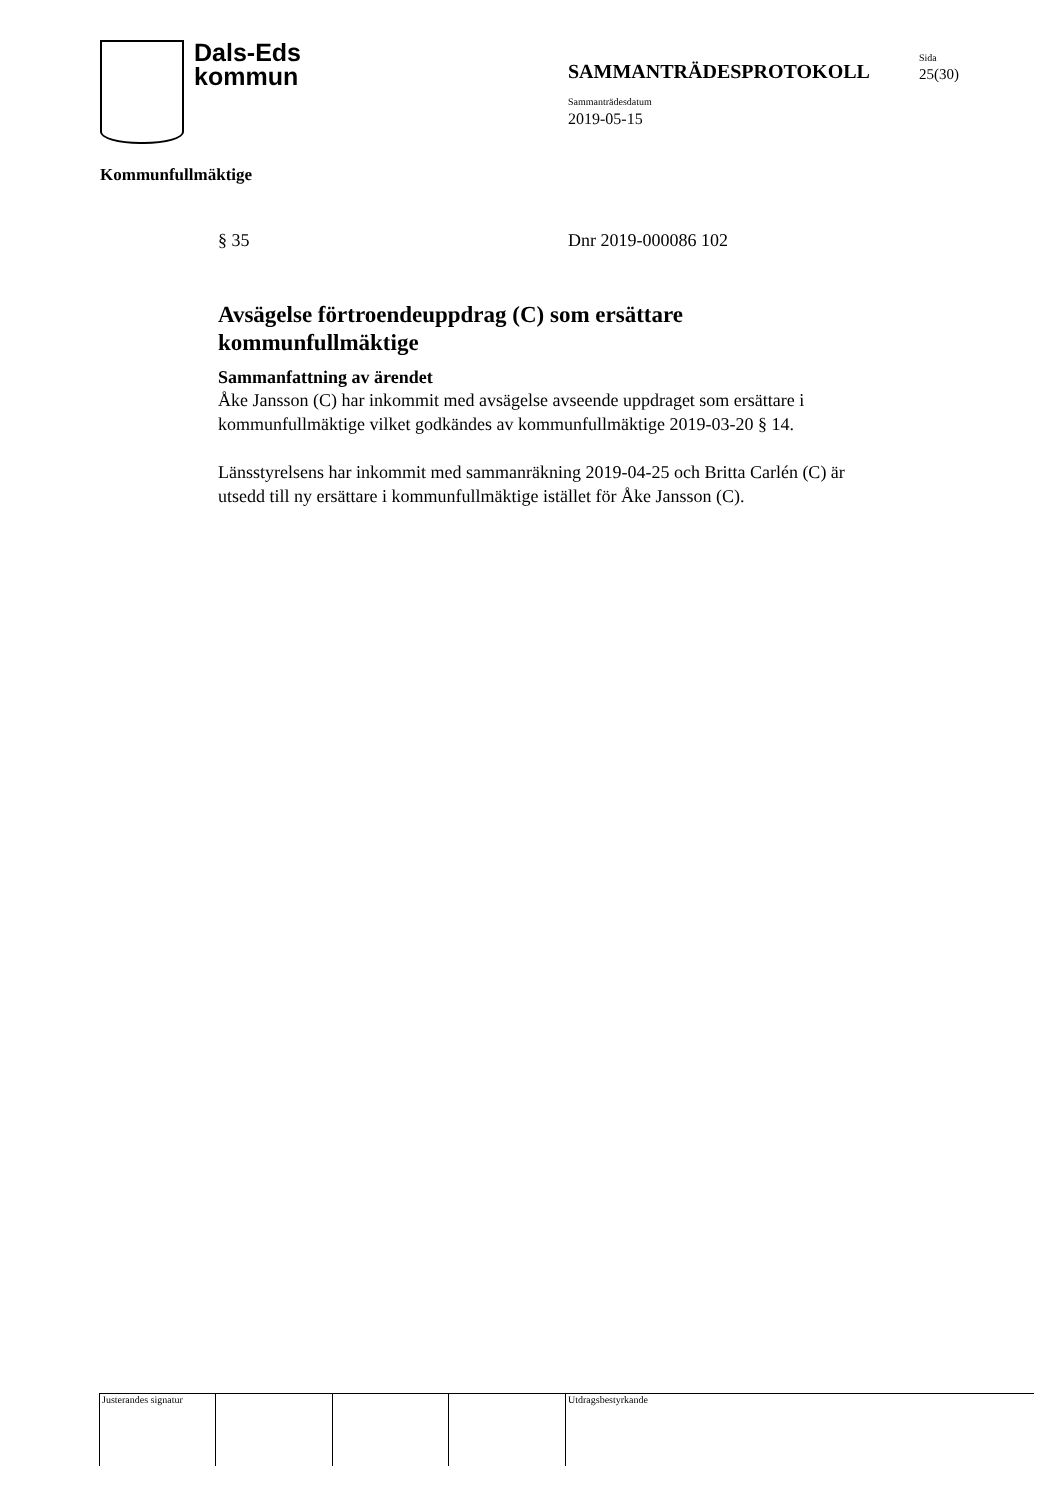Dals-Eds
kommun
SAMMANTRÄDESPROTOKOLL
Sida
25(30)
Sammanträdesdatum
2019-05-15
Kommunfullmäktige
§ 35 Dnr 2019-000086 102
Avsägelse förtroendeuppdrag (C) som ersättare kommunfullmäktige
Sammanfattning av ärendet
Åke Jansson (C) har inkommit med avsägelse avseende uppdraget som ersättare i kommunfullmäktige vilket godkändes av kommunfullmäktige 2019-03-20 § 14.
Länsstyrelsens har inkommit med sammanräkning 2019-04-25 och Britta Carlén (C) är utsedd till ny ersättare i kommunfullmäktige istället för Åke Jansson (C).
Justerandes signatur Utdragsbestyrkande